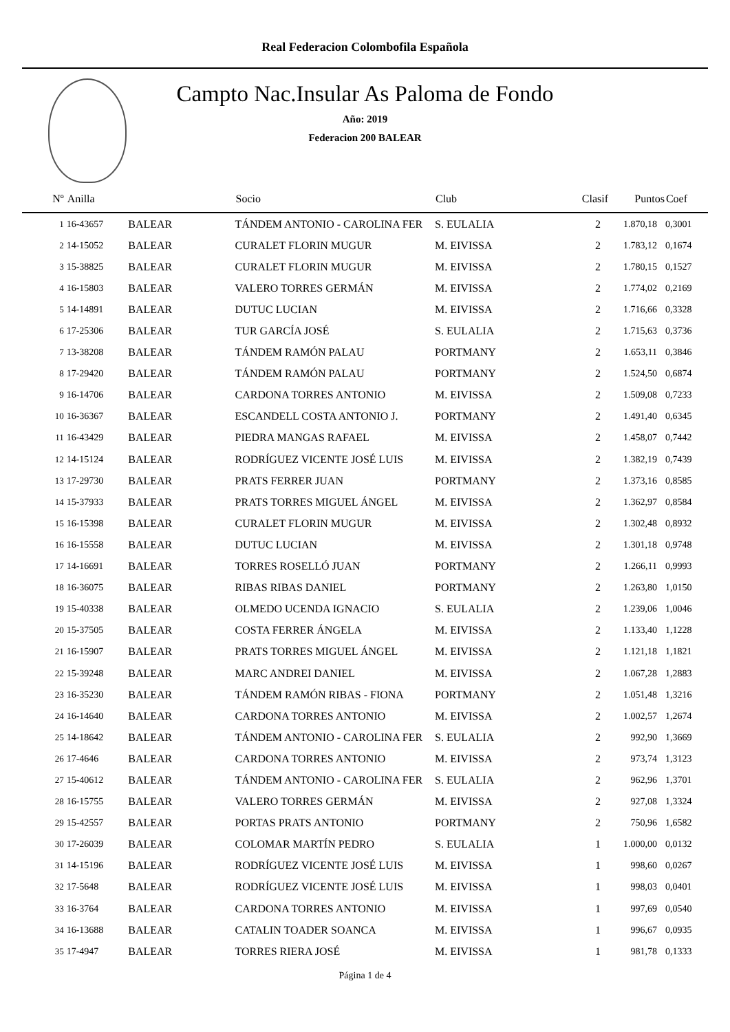Real Federacion Colombofila Española
Campto Nac.Insular As Paloma de Fondo
Año: 2019
Federacion 200 BALEAR
| Nº | Anilla | | Socio | Club | Clasif | Puntos | Coef |
| --- | --- | --- | --- | --- | --- | --- | --- |
| 1 | 16-43657 | BALEAR | TÁNDEM ANTONIO - CAROLINA FER | S. EULALIA | 2 | 1.870,18 | 0,3001 |
| 2 | 14-15052 | BALEAR | CURALET FLORIN MUGUR | M. EIVISSA | 2 | 1.783,12 | 0,1674 |
| 3 | 15-38825 | BALEAR | CURALET FLORIN MUGUR | M. EIVISSA | 2 | 1.780,15 | 0,1527 |
| 4 | 16-15803 | BALEAR | VALERO TORRES GERMÁN | M. EIVISSA | 2 | 1.774,02 | 0,2169 |
| 5 | 14-14891 | BALEAR | DUTUC LUCIAN | M. EIVISSA | 2 | 1.716,66 | 0,3328 |
| 6 | 17-25306 | BALEAR | TUR GARCÍA JOSÉ | S. EULALIA | 2 | 1.715,63 | 0,3736 |
| 7 | 13-38208 | BALEAR | TÁNDEM RAMÓN PALAU | PORTMANY | 2 | 1.653,11 | 0,3846 |
| 8 | 17-29420 | BALEAR | TÁNDEM RAMÓN PALAU | PORTMANY | 2 | 1.524,50 | 0,6874 |
| 9 | 16-14706 | BALEAR | CARDONA TORRES ANTONIO | M. EIVISSA | 2 | 1.509,08 | 0,7233 |
| 10 | 16-36367 | BALEAR | ESCANDELL COSTA ANTONIO J. | PORTMANY | 2 | 1.491,40 | 0,6345 |
| 11 | 16-43429 | BALEAR | PIEDRA MANGAS RAFAEL | M. EIVISSA | 2 | 1.458,07 | 0,7442 |
| 12 | 14-15124 | BALEAR | RODRÍGUEZ VICENTE JOSÉ LUIS | M. EIVISSA | 2 | 1.382,19 | 0,7439 |
| 13 | 17-29730 | BALEAR | PRATS FERRER JUAN | PORTMANY | 2 | 1.373,16 | 0,8585 |
| 14 | 15-37933 | BALEAR | PRATS TORRES MIGUEL ÁNGEL | M. EIVISSA | 2 | 1.362,97 | 0,8584 |
| 15 | 16-15398 | BALEAR | CURALET FLORIN MUGUR | M. EIVISSA | 2 | 1.302,48 | 0,8932 |
| 16 | 16-15558 | BALEAR | DUTUC LUCIAN | M. EIVISSA | 2 | 1.301,18 | 0,9748 |
| 17 | 14-16691 | BALEAR | TORRES ROSELLÓ JUAN | PORTMANY | 2 | 1.266,11 | 0,9993 |
| 18 | 16-36075 | BALEAR | RIBAS RIBAS DANIEL | PORTMANY | 2 | 1.263,80 | 1,0150 |
| 19 | 15-40338 | BALEAR | OLMEDO UCENDA IGNACIO | S. EULALIA | 2 | 1.239,06 | 1,0046 |
| 20 | 15-37505 | BALEAR | COSTA FERRER ÁNGELA | M. EIVISSA | 2 | 1.133,40 | 1,1228 |
| 21 | 16-15907 | BALEAR | PRATS TORRES MIGUEL ÁNGEL | M. EIVISSA | 2 | 1.121,18 | 1,1821 |
| 22 | 15-39248 | BALEAR | MARC ANDREI DANIEL | M. EIVISSA | 2 | 1.067,28 | 1,2883 |
| 23 | 16-35230 | BALEAR | TÁNDEM RAMÓN RIBAS - FIONA | PORTMANY | 2 | 1.051,48 | 1,3216 |
| 24 | 16-14640 | BALEAR | CARDONA TORRES ANTONIO | M. EIVISSA | 2 | 1.002,57 | 1,2674 |
| 25 | 14-18642 | BALEAR | TÁNDEM ANTONIO - CAROLINA FER | S. EULALIA | 2 | 992,90 | 1,3669 |
| 26 | 17-4646 | BALEAR | CARDONA TORRES ANTONIO | M. EIVISSA | 2 | 973,74 | 1,3123 |
| 27 | 15-40612 | BALEAR | TÁNDEM ANTONIO - CAROLINA FER | S. EULALIA | 2 | 962,96 | 1,3701 |
| 28 | 16-15755 | BALEAR | VALERO TORRES GERMÁN | M. EIVISSA | 2 | 927,08 | 1,3324 |
| 29 | 15-42557 | BALEAR | PORTAS PRATS ANTONIO | PORTMANY | 2 | 750,96 | 1,6582 |
| 30 | 17-26039 | BALEAR | COLOMAR MARTÍN PEDRO | S. EULALIA | 1 | 1.000,00 | 0,0132 |
| 31 | 14-15196 | BALEAR | RODRÍGUEZ VICENTE JOSÉ LUIS | M. EIVISSA | 1 | 998,60 | 0,0267 |
| 32 | 17-5648 | BALEAR | RODRÍGUEZ VICENTE JOSÉ LUIS | M. EIVISSA | 1 | 998,03 | 0,0401 |
| 33 | 16-3764 | BALEAR | CARDONA TORRES ANTONIO | M. EIVISSA | 1 | 997,69 | 0,0540 |
| 34 | 16-13688 | BALEAR | CATALIN TOADER SOANCA | M. EIVISSA | 1 | 996,67 | 0,0935 |
| 35 | 17-4947 | BALEAR | TORRES RIERA JOSÉ | M. EIVISSA | 1 | 981,78 | 0,1333 |
Página 1 de 4